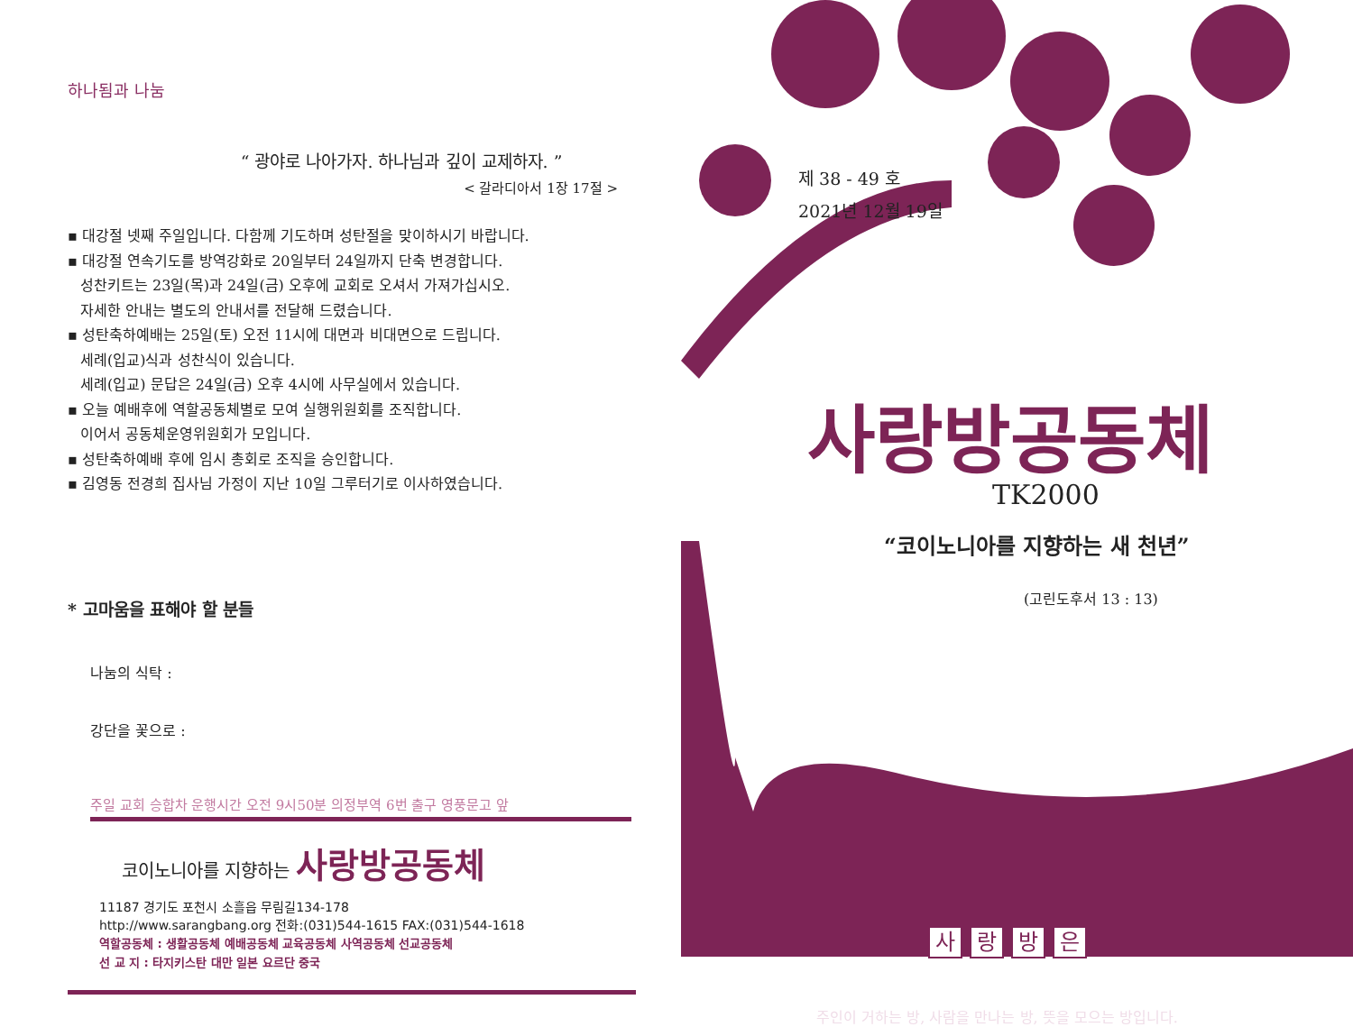하나됨과 나눔
“ 광야로 나아가자. 하나님과 깊이 교제하자. ”
< 갈라디아서 1장 17절 >
▪ 대강절 넷째 주일입니다. 다함께 기도하며 성탄절을 맞이하시기 바랍니다.
▪ 대강절 연속기도를 방역강화로 20일부터 24일까지 단축 변경합니다.
성찬키트는 23일(목)과 24일(금) 오후에 교회로 오셔서 가져가십시오.
자세한 안내는 별도의 안내서를 전달해 드렸습니다.
▪ 성탄축하예배는 25일(토) 오전 11시에 대면과 비대면으로 드립니다.
세례(입교)식과 성찬식이 있습니다.
세례(입교) 문답은 24일(금) 오후 4시에 사무실에서 있습니다.
▪ 오늘 예배후에 역할공동체별로 모여 실행위원회를 조직합니다.
이어서 공동체운영위원회가 모입니다.
▪ 성탄축하예배 후에 임시 총회로 조직을 승인합니다.
▪ 김영동 전경희 집사님 가정이 지난 10일 그루터기로 이사하였습니다.
* 고마움을 표해야 할 분들
나눔의 식탁 :
강단을 꽃으로 :
주일 교회 승합차 운행시간 오전 9시50분 의정부역 6번 출구 영풍문고 앞
코이노니아를 지향하는 사랑방공동체
11187 경기도 포천시 소흘읍 무림길134-178
http://www.sarangbang.org 전화:(031)544-1615 FAX:(031)544-1618
역할공동체 : 생활공동체 예배공동체 교육공동체 사역공동체 선교공동체
선 교 지 : 타지키스탄 대만 일본 요르단 중국
제 38 - 49 호
2021년 12월 19일
사랑방공동체
TK2000
“코이노니아를 지향하는 새 천년”
(고린도후서 13 : 13)
사랑방은
주인이 거하는 방, 사람을 만나는 방, 뜻을 모으는 방입니다.